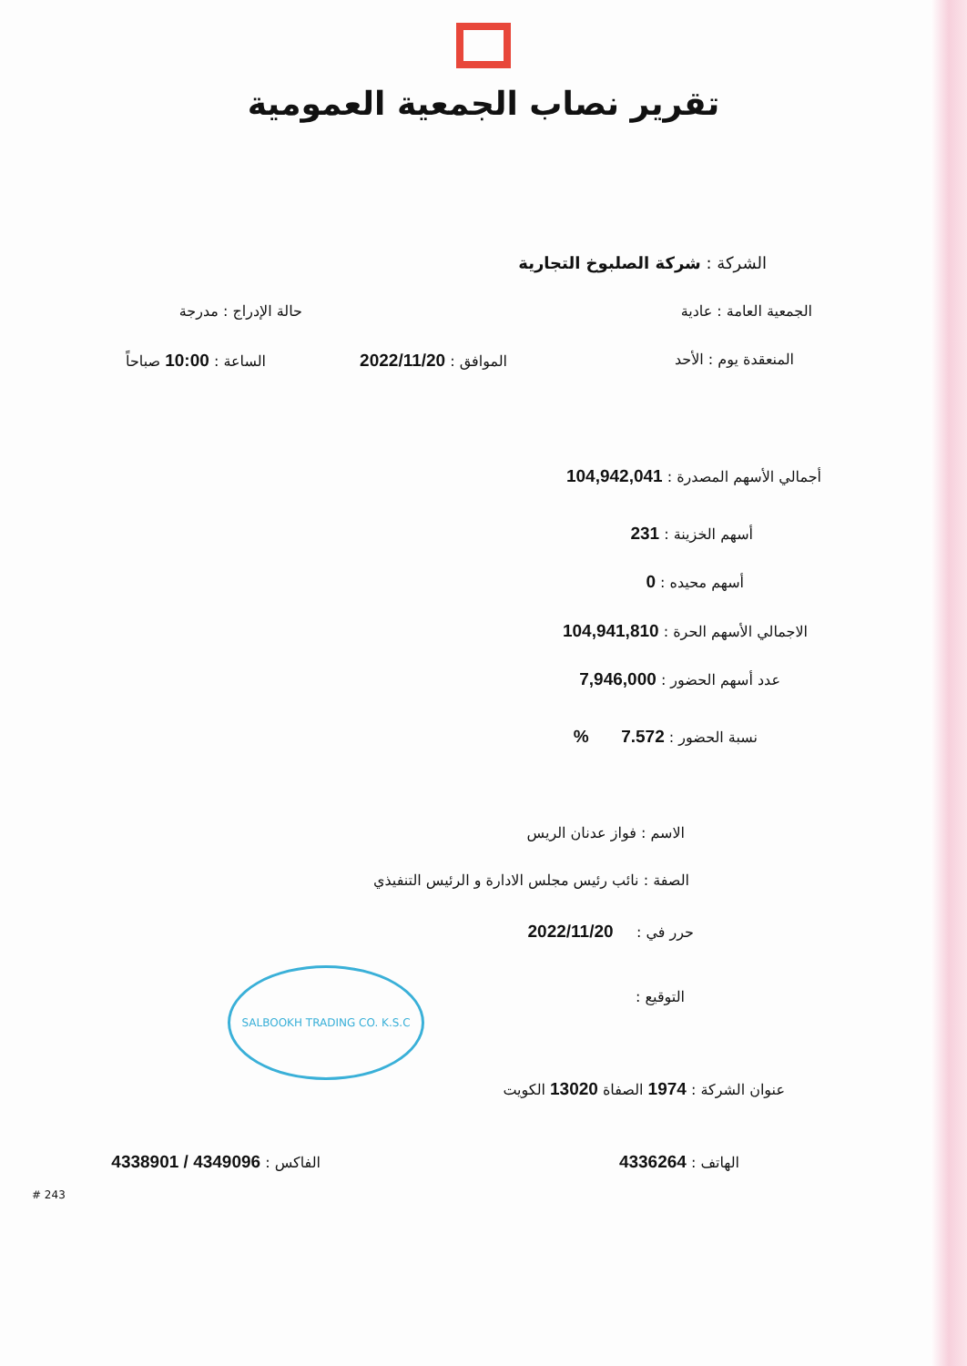تقرير نصاب الجمعية العمومية
الشركة : شركة الصلبوخ التجارية
الجمعية العامة : عادية حالة الإدراج : مدرجة
المنعقدة يوم : الأحد الموافق : 2022/11/20 الساعة : 10:00 صباحاً
أجمالي الأسهم المصدرة : 104,942,041
أسهم الخزينة : 231
أسهم محيده : 0
الاجمالي الأسهم الحرة : 104,941,810
عدد أسهم الحضور : 7,946,000
نسبة الحضور : 7.572 %
الاسم : فواز عدنان الريس
الصفة : نائب رئيس مجلس الادارة و الرئيس التنفيذي
حرر في : 2022/11/20
التوقيع :
SALBOOKH TRADING CO. K.S.C
عنوان الشركة : 1974 الصفاة 13020 الكويت
الهاتف : 4336264 الفاكس : 4349096 / 4338901
# 243